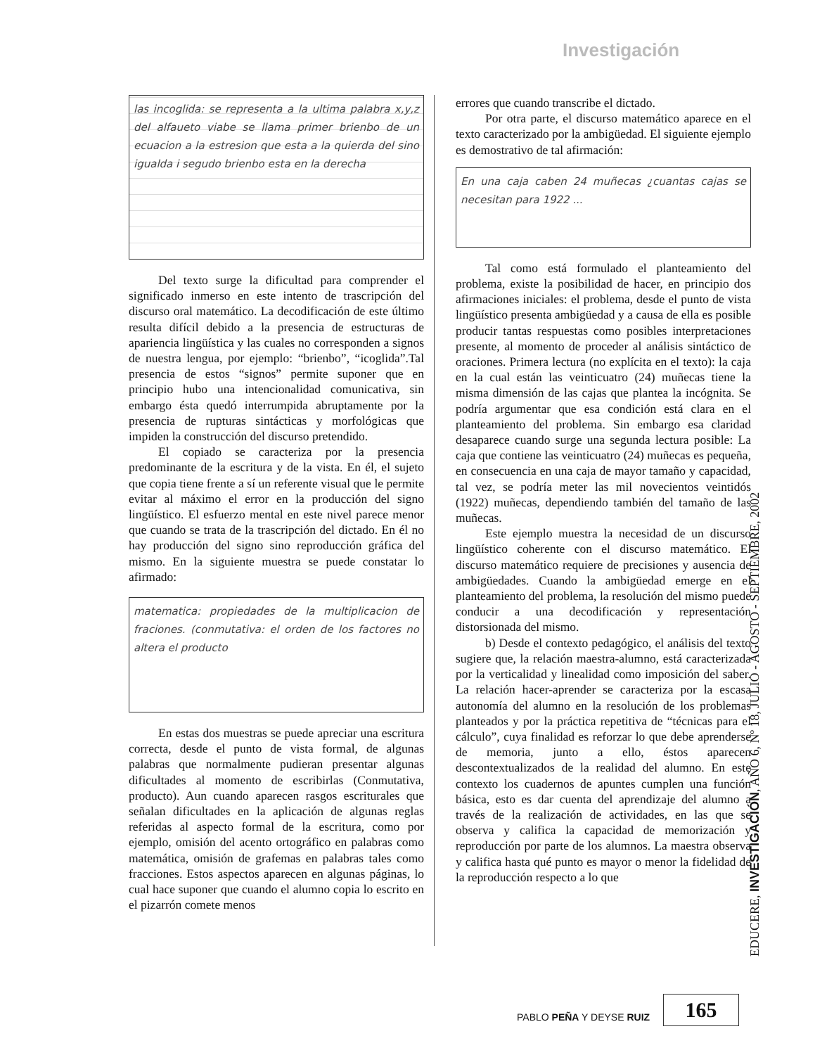Investigación
las incoglida: se representa a la ultima palabra x,y,z del alfaueto viabe se llama primer brienbo de un ecuacion a la estresion que esta a la quierda del sino igualda i segudo brienbo esta en la derecha
Del texto surge la dificultad para comprender el significado inmerso en este intento de trascripción del discurso oral matemático. La decodificación de este último resulta difícil debido a la presencia de estructuras de apariencia lingüística y las cuales no corresponden a signos de nuestra lengua, por ejemplo: “brienbo”, “icoglida”.Tal presencia de estos “signos” permite suponer que en principio hubo una intencionalidad comunicativa, sin embargo ésta quedó interrumpida abruptamente por la presencia de rupturas sintácticas y morfológicas que impiden la construcción del discurso pretendido.
El copiado se caracteriza por la presencia predominante de la escritura y de la vista. En él, el sujeto que copia tiene frente a sí un referente visual que le permite evitar al máximo el error en la producción del signo lingüístico. El esfuerzo mental en este nivel parece menor que cuando se trata de la trascripción del dictado. En él no hay producción del signo sino reproducción gráfica del mismo. En la siguiente muestra se puede constatar lo afirmado:
matematica: propiedades de la multiplicacion de fraciones. (conmutativa: el orden de los factores no altera el producto
En estas dos muestras se puede apreciar una escritura correcta, desde el punto de vista formal, de algunas palabras que normalmente pudieran presentar algunas dificultades al momento de escribirlas (Conmutativa, producto). Aun cuando aparecen rasgos escriturales que señalan dificultades en la aplicación de algunas reglas referidas al aspecto formal de la escritura, como por ejemplo, omisión del acento ortográfico en palabras como matemática, omisión de grafemas en palabras tales como fracciones. Estos aspectos aparecen en algunas páginas, lo cual hace suponer que cuando el alumno copia lo escrito en el pizarrón comete menos
errores que cuando transcribe el dictado.
Por otra parte, el discurso matemático aparece en el texto caracterizado por la ambigüedad. El siguiente ejemplo es demostrativo de tal afirmación:
En una caja caben 24 muñecas ¿cuantas cajas se necesitan para 1922 ...
Tal como está formulado el planteamiento del problema, existe la posibilidad de hacer, en principio dos afirmaciones iniciales: el problema, desde el punto de vista lingüístico presenta ambigüedad y a causa de ella es posible producir tantas respuestas como posibles interpretaciones presente, al momento de proceder al análisis sintáctico de oraciones. Primera lectura (no explícita en el texto): la caja en la cual están las veinticuatro (24) muñecas tiene la misma dimensión de las cajas que plantea la incógnita. Se podría argumentar que esa condición está clara en el planteamiento del problema. Sin embargo esa claridad desaparece cuando surge una segunda lectura posible: La caja que contiene las veinticuatro (24) muñecas es pequeña, en consecuencia en una caja de mayor tamaño y capacidad, tal vez, se podría meter las mil novecientos veintidós (1922) muñecas, dependiendo también del tamaño de las muñecas.
Este ejemplo muestra la necesidad de un discurso lingüístico coherente con el discurso matemático. El discurso matemático requiere de precisiones y ausencia de ambigüedades. Cuando la ambigüedad emerge en el planteamiento del problema, la resolución del mismo puede conducir a una decodificación y representación distorsionada del mismo.
b) Desde el contexto pedagógico, el análisis del texto sugiere que, la relación maestra-alumno, está caracterizada por la verticalidad y linealidad como imposición del saber. La relación hacer-aprender se caracteriza por la escasa autonomía del alumno en la resolución de los problemas planteados y por la práctica repetitiva de “técnicas para el cálculo”, cuya finalidad es reforzar lo que debe aprenderse de memoria, junto a ello, éstos aparecen descontextualizados de la realidad del alumno. En este contexto los cuadernos de apuntes cumplen una función básica, esto es dar cuenta del aprendizaje del alumno a través de la realización de actividades, en las que se observa y califica la capacidad de memorización y reproducción por parte de los alumnos. La maestra observa y califica hasta qué punto es mayor o menor la fidelidad de la reproducción respecto a lo que
EDUCERE, INVESTIGACIÓN, AÑO 6, Nº 18, JULIO - AGOSTO - SEPTIEMBRE, 2002
PABLO PEÑA Y DEYSE RUIZ 165